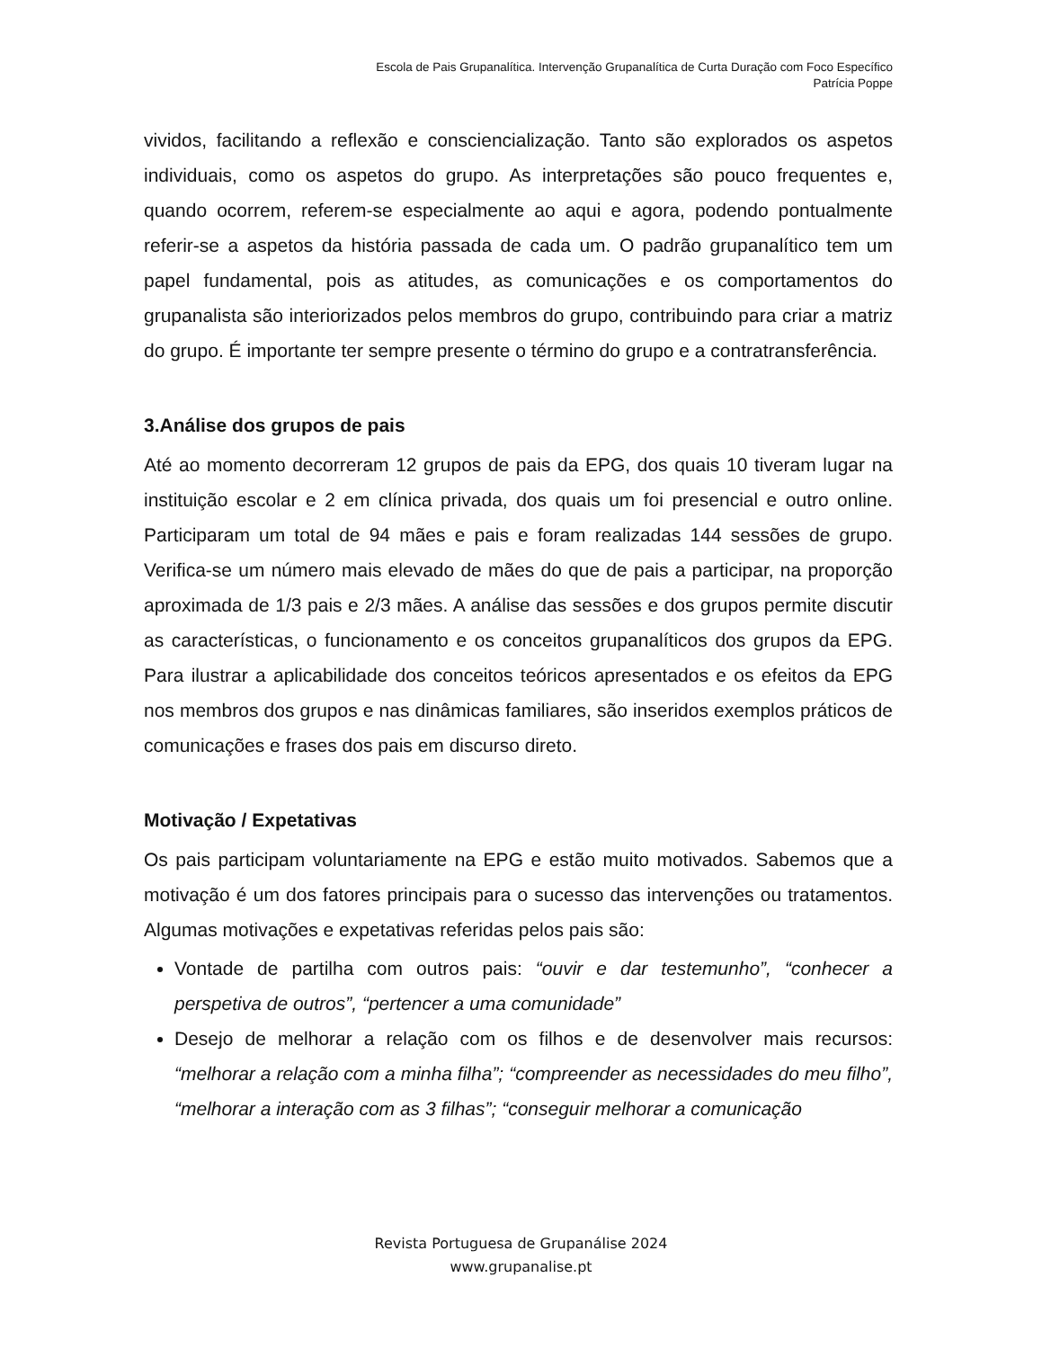Escola de Pais Grupanalítica. Intervenção Grupanalítica de Curta Duração com Foco Específico
Patrícia Poppe
vividos, facilitando a reflexão e consciencialização. Tanto são explorados os aspetos individuais, como os aspetos do grupo. As interpretações são pouco frequentes e, quando ocorrem, referem-se especialmente ao aqui e agora, podendo pontualmente referir-se a aspetos da história passada de cada um. O padrão grupanalítico tem um papel fundamental, pois as atitudes, as comunicações e os comportamentos do grupanalista são interiorizados pelos membros do grupo, contribuindo para criar a matriz do grupo. É importante ter sempre presente o término do grupo e a contratransferência.
3.Análise dos grupos de pais
Até ao momento decorreram 12 grupos de pais da EPG, dos quais 10 tiveram lugar na instituição escolar e 2 em clínica privada, dos quais um foi presencial e outro online. Participaram um total de 94 mães e pais e foram realizadas 144 sessões de grupo. Verifica-se um número mais elevado de mães do que de pais a participar, na proporção aproximada de 1/3 pais e 2/3 mães. A análise das sessões e dos grupos permite discutir as características, o funcionamento e os conceitos grupanalíticos dos grupos da EPG. Para ilustrar a aplicabilidade dos conceitos teóricos apresentados e os efeitos da EPG nos membros dos grupos e nas dinâmicas familiares, são inseridos exemplos práticos de comunicações e frases dos pais em discurso direto.
Motivação / Expetativas
Os pais participam voluntariamente na EPG e estão muito motivados. Sabemos que a motivação é um dos fatores principais para o sucesso das intervenções ou tratamentos. Algumas motivações e expetativas referidas pelos pais são:
Vontade de partilha com outros pais: “ouvir e dar testemunho”, “conhecer a perspetiva de outros”, “pertencer a uma comunidade”
Desejo de melhorar a relação com os filhos e de desenvolver mais recursos: “melhorar a relação com a minha filha”; “compreender as necessidades do meu filho”, “melhorar a interação com as 3 filhas”; “conseguir melhorar a comunicação
Revista Portuguesa de Grupanálise 2024
www.grupanalise.pt